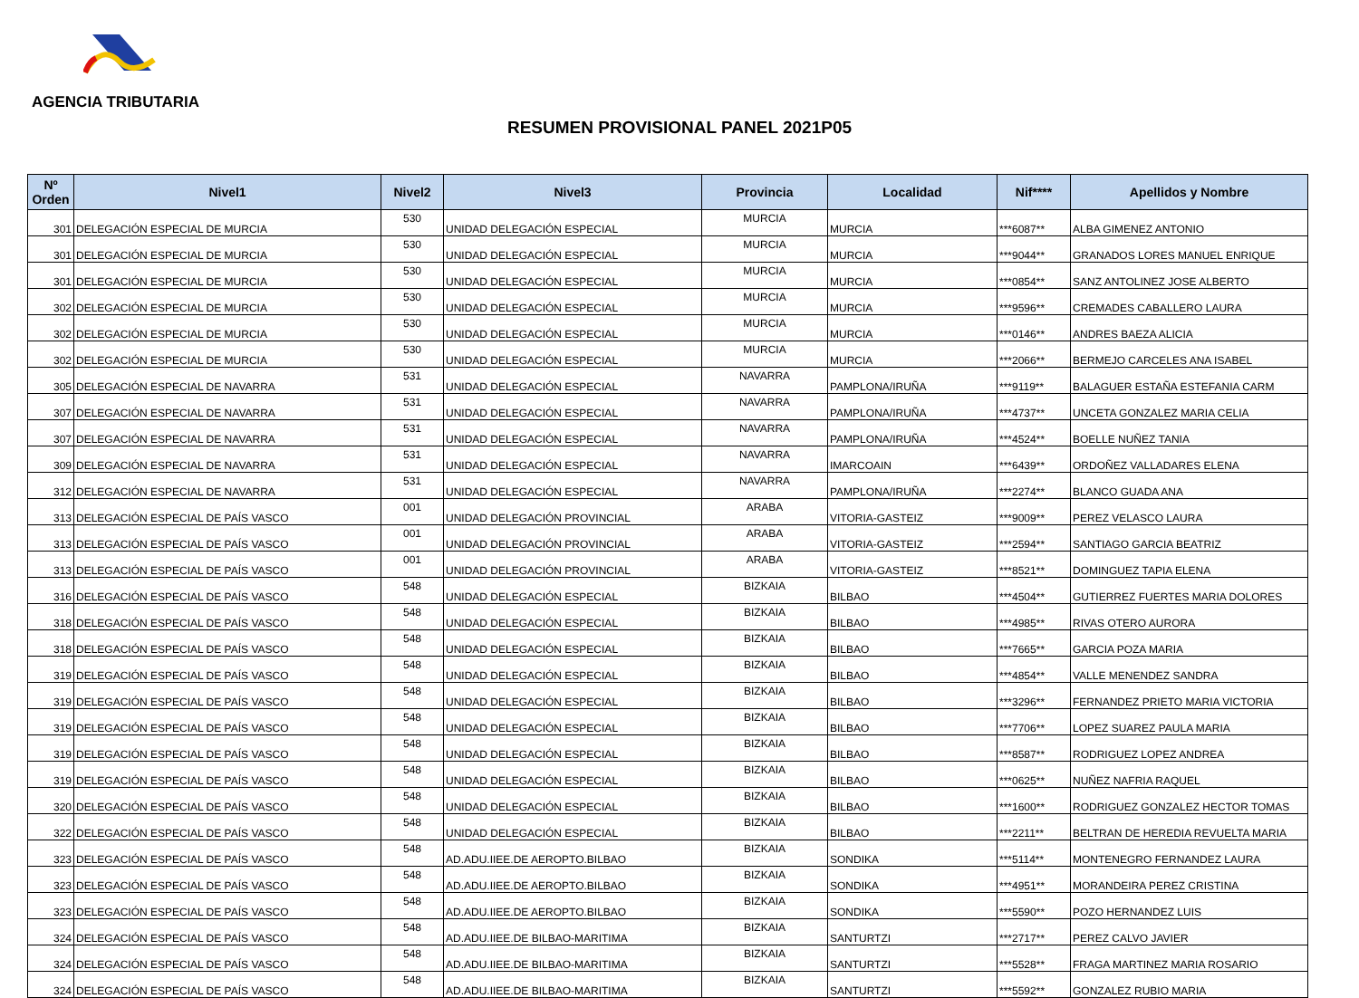AGENCIA TRIBUTARIA
RESUMEN PROVISIONAL PANEL 2021P05
| Nº Orden | Nivel1 | Nivel2 | Nivel3 | Provincia | Localidad | Nif**** | Apellidos y Nombre |
| --- | --- | --- | --- | --- | --- | --- | --- |
| 301 | DELEGACIÓN ESPECIAL DE MURCIA | 530 | UNIDAD DELEGACIÓN ESPECIAL | MURCIA | MURCIA | ***6087** | ALBA GIMENEZ ANTONIO |
| 301 | DELEGACIÓN ESPECIAL DE MURCIA | 530 | UNIDAD DELEGACIÓN ESPECIAL | MURCIA | MURCIA | ***9044** | GRANADOS LORES MANUEL ENRIQUE |
| 301 | DELEGACIÓN ESPECIAL DE MURCIA | 530 | UNIDAD DELEGACIÓN ESPECIAL | MURCIA | MURCIA | ***0854** | SANZ ANTOLINEZ JOSE ALBERTO |
| 302 | DELEGACIÓN ESPECIAL DE MURCIA | 530 | UNIDAD DELEGACIÓN ESPECIAL | MURCIA | MURCIA | ***9596** | CREMADES CABALLERO LAURA |
| 302 | DELEGACIÓN ESPECIAL DE MURCIA | 530 | UNIDAD DELEGACIÓN ESPECIAL | MURCIA | MURCIA | ***0146** | ANDRES BAEZA ALICIA |
| 302 | DELEGACIÓN ESPECIAL DE MURCIA | 530 | UNIDAD DELEGACIÓN ESPECIAL | MURCIA | MURCIA | ***2066** | BERMEJO CARCELES ANA ISABEL |
| 305 | DELEGACIÓN ESPECIAL DE NAVARRA | 531 | UNIDAD DELEGACIÓN ESPECIAL | NAVARRA | PAMPLONA/IRUÑA | ***9119** | BALAGUER ESTAÑA ESTEFANIA CARM |
| 307 | DELEGACIÓN ESPECIAL DE NAVARRA | 531 | UNIDAD DELEGACIÓN ESPECIAL | NAVARRA | PAMPLONA/IRUÑA | ***4737** | UNCETA GONZALEZ MARIA CELIA |
| 307 | DELEGACIÓN ESPECIAL DE NAVARRA | 531 | UNIDAD DELEGACIÓN ESPECIAL | NAVARRA | PAMPLONA/IRUÑA | ***4524** | BOELLE NUÑEZ TANIA |
| 309 | DELEGACIÓN ESPECIAL DE NAVARRA | 531 | UNIDAD DELEGACIÓN ESPECIAL | NAVARRA | IMARCOAIN | ***6439** | ORDOÑEZ VALLADARES ELENA |
| 312 | DELEGACIÓN ESPECIAL DE NAVARRA | 531 | UNIDAD DELEGACIÓN ESPECIAL | NAVARRA | PAMPLONA/IRUÑA | ***2274** | BLANCO GUADA ANA |
| 313 | DELEGACIÓN ESPECIAL DE PAÍS VASCO | 001 | UNIDAD DELEGACIÓN PROVINCIAL | ARABA | VITORIA-GASTEIZ | ***9009** | PEREZ VELASCO LAURA |
| 313 | DELEGACIÓN ESPECIAL DE PAÍS VASCO | 001 | UNIDAD DELEGACIÓN PROVINCIAL | ARABA | VITORIA-GASTEIZ | ***2594** | SANTIAGO GARCIA BEATRIZ |
| 313 | DELEGACIÓN ESPECIAL DE PAÍS VASCO | 001 | UNIDAD DELEGACIÓN PROVINCIAL | ARABA | VITORIA-GASTEIZ | ***8521** | DOMINGUEZ TAPIA ELENA |
| 316 | DELEGACIÓN ESPECIAL DE PAÍS VASCO | 548 | UNIDAD DELEGACIÓN ESPECIAL | BIZKAIA | BILBAO | ***4504** | GUTIERREZ FUERTES MARIA DOLORES |
| 318 | DELEGACIÓN ESPECIAL DE PAÍS VASCO | 548 | UNIDAD DELEGACIÓN ESPECIAL | BIZKAIA | BILBAO | ***4985** | RIVAS OTERO AURORA |
| 318 | DELEGACIÓN ESPECIAL DE PAÍS VASCO | 548 | UNIDAD DELEGACIÓN ESPECIAL | BIZKAIA | BILBAO | ***7665** | GARCIA POZA MARIA |
| 319 | DELEGACIÓN ESPECIAL DE PAÍS VASCO | 548 | UNIDAD DELEGACIÓN ESPECIAL | BIZKAIA | BILBAO | ***4854** | VALLE MENENDEZ SANDRA |
| 319 | DELEGACIÓN ESPECIAL DE PAÍS VASCO | 548 | UNIDAD DELEGACIÓN ESPECIAL | BIZKAIA | BILBAO | ***3296** | FERNANDEZ PRIETO MARIA VICTORIA |
| 319 | DELEGACIÓN ESPECIAL DE PAÍS VASCO | 548 | UNIDAD DELEGACIÓN ESPECIAL | BIZKAIA | BILBAO | ***7706** | LOPEZ SUAREZ PAULA MARIA |
| 319 | DELEGACIÓN ESPECIAL DE PAÍS VASCO | 548 | UNIDAD DELEGACIÓN ESPECIAL | BIZKAIA | BILBAO | ***8587** | RODRIGUEZ LOPEZ ANDREA |
| 319 | DELEGACIÓN ESPECIAL DE PAÍS VASCO | 548 | UNIDAD DELEGACIÓN ESPECIAL | BIZKAIA | BILBAO | ***0625** | NUÑEZ NAFRIA RAQUEL |
| 320 | DELEGACIÓN ESPECIAL DE PAÍS VASCO | 548 | UNIDAD DELEGACIÓN ESPECIAL | BIZKAIA | BILBAO | ***1600** | RODRIGUEZ GONZALEZ HECTOR TOMAS |
| 322 | DELEGACIÓN ESPECIAL DE PAÍS VASCO | 548 | UNIDAD DELEGACIÓN ESPECIAL | BIZKAIA | BILBAO | ***2211** | BELTRAN DE HEREDIA REVUELTA MARIA |
| 323 | DELEGACIÓN ESPECIAL DE PAÍS VASCO | 548 | AD.ADU.IIEE.DE AEROPTO.BILBAO | BIZKAIA | SONDIKA | ***5114** | MONTENEGRO FERNANDEZ LAURA |
| 323 | DELEGACIÓN ESPECIAL DE PAÍS VASCO | 548 | AD.ADU.IIEE.DE AEROPTO.BILBAO | BIZKAIA | SONDIKA | ***4951** | MORANDEIRA PEREZ CRISTINA |
| 323 | DELEGACIÓN ESPECIAL DE PAÍS VASCO | 548 | AD.ADU.IIEE.DE AEROPTO.BILBAO | BIZKAIA | SONDIKA | ***5590** | POZO HERNANDEZ LUIS |
| 324 | DELEGACIÓN ESPECIAL DE PAÍS VASCO | 548 | AD.ADU.IIEE.DE BILBAO-MARITIMA | BIZKAIA | SANTURTZI | ***2717** | PEREZ CALVO JAVIER |
| 324 | DELEGACIÓN ESPECIAL DE PAÍS VASCO | 548 | AD.ADU.IIEE.DE BILBAO-MARITIMA | BIZKAIA | SANTURTZI | ***5528** | FRAGA MARTINEZ MARIA ROSARIO |
| 324 | DELEGACIÓN ESPECIAL DE PAÍS VASCO | 548 | AD.ADU.IIEE.DE BILBAO-MARITIMA | BIZKAIA | SANTURTZI | ***5592** | GONZALEZ RUBIO MARIA |